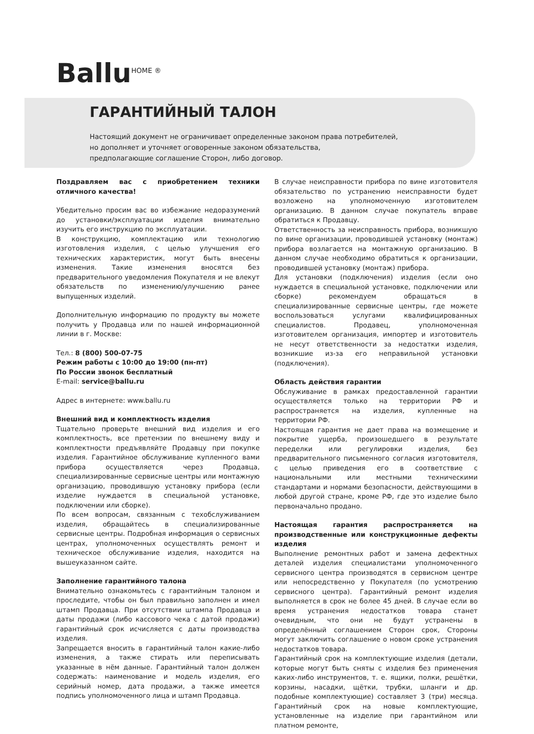Ballu<sup>HOME ®</sup>
ГАРАНТИЙНЫЙ ТАЛОН
Настоящий документ не ограничивает определенные законом права потребителей,
но дополняет и уточняет оговоренные законом обязательства,
предполагающие соглашение Сторон, либо договор.
Поздравляем вас с приобретением техники отличного качества!
Убедительно просим вас во избежание недоразумений до установки/эксплуатации изделия внимательно изучить его инструкцию по эксплуатации.
В конструкцию, комплектацию или технологию изготовления изделия, с целью улучшения его технических характеристик, могут быть внесены изменения. Такие изменения вносятся без предварительного уведомления Покупателя и не влекут обязательств по изменению/улучшению ранее выпущенных изделий.
Дополнительную информацию по продукту вы можете получить у Продавца или по нашей информационной линии в г. Москве:
Тел.: 8 (800) 500-07-75
Режим работы с 10:00 до 19:00 (пн-пт)
По России звонок бесплатный
E-mail: service@ballu.ru
Адрес в интернете: www.ballu.ru
Внешний вид и комплектность изделия
Тщательно проверьте внешний вид изделия и его комплектность, все претензии по внешнему виду и комплектности предъявляйте Продавцу при покупке изделия. Гарантийное обслуживание купленного вами прибора осуществляется через Продавца, специализированные сервисные центры или монтажную организацию, проводившую установку прибора (если изделие нуждается в специальной установке, подключении или сборке).
По всем вопросам, связанным с техобслуживанием изделия, обращайтесь в специализированные сервисные центры. Подробная информация о сервисных центрах, уполномоченных осуществлять ремонт и техническое обслуживание изделия, находится на вышеуказанном сайте.
Заполнение гарантийного талона
Внимательно ознакомьтесь с гарантийным талоном и проследите, чтобы он был правильно заполнен и имел штамп Продавца. При отсутствии штампа Продавца и даты продажи (либо кассового чека с датой продажи) гарантийный срок исчисляется с даты производства изделия.
Запрещается вносить в гарантийный талон какие-либо изменения, а также стирать или переписывать указанные в нём данные. Гарантийный талон должен содержать: наименование и модель изделия, его серийный номер, дата продажи, а также имеется подпись уполномоченного лица и штамп Продавца.
В случае неисправности прибора по вине изготовителя обязательство по устранению неисправности будет возложено на уполномоченную изготовителем организацию. В данном случае покупатель вправе обратиться к Продавцу.
Ответственность за неисправность прибора, возникшую по вине организации, проводившей установку (монтаж) прибора возлагается на монтажную организацию. В данном случае необходимо обратиться к организации, проводившей установку (монтаж) прибора.
Для установки (подключения) изделия (если оно нуждается в специальной установке, подключении или сборке) рекомендуем обращаться в специализированные сервисные центры, где можете воспользоваться услугами квалифицированных специалистов. Продавец, уполномоченная изготовителем организация, импортер и изготовитель не несут ответственности за недостатки изделия, возникшие из-за его неправильной установки (подключения).
Область действия гарантии
Обслуживание в рамках предоставленной гарантии осуществляется только на территории РФ и распространяется на изделия, купленные на территории РФ.
Настоящая гарантия не дает права на возмещение и покрытие ущерба, произошедшего в результате переделки или регулировки изделия, без предварительного письменного согласия изготовителя, с целью приведения его в соответствие с национальными или местными техническими стандартами и нормами безопасности, действующими в любой другой стране, кроме РФ, где это изделие было первоначально продано.
Настоящая гарантия распространяется на производственные или конструкционные дефекты изделия
Выполнение ремонтных работ и замена дефектных деталей изделия специалистами уполномоченного сервисного центра производятся в сервисном центре или непосредственно у Покупателя (по усмотрению сервисного центра). Гарантийный ремонт изделия выполняется в срок не более 45 дней. В случае если во время устранения недостатков товара станет очевидным, что они не будут устранены в определённый соглашением Сторон срок, Стороны могут заключить соглашение о новом сроке устранения недостатков товара.
Гарантийный срок на комплектующие изделия (детали, которые могут быть сняты с изделия без применения каких-либо инструментов, т. е. ящики, полки, решётки, корзины, насадки, щётки, трубки, шланги и др. подобные комплектующие) составляет 3 (три) месяца. Гарантийный срок на новые комплектующие, установленные на изделие при гарантийном или платном ремонте,